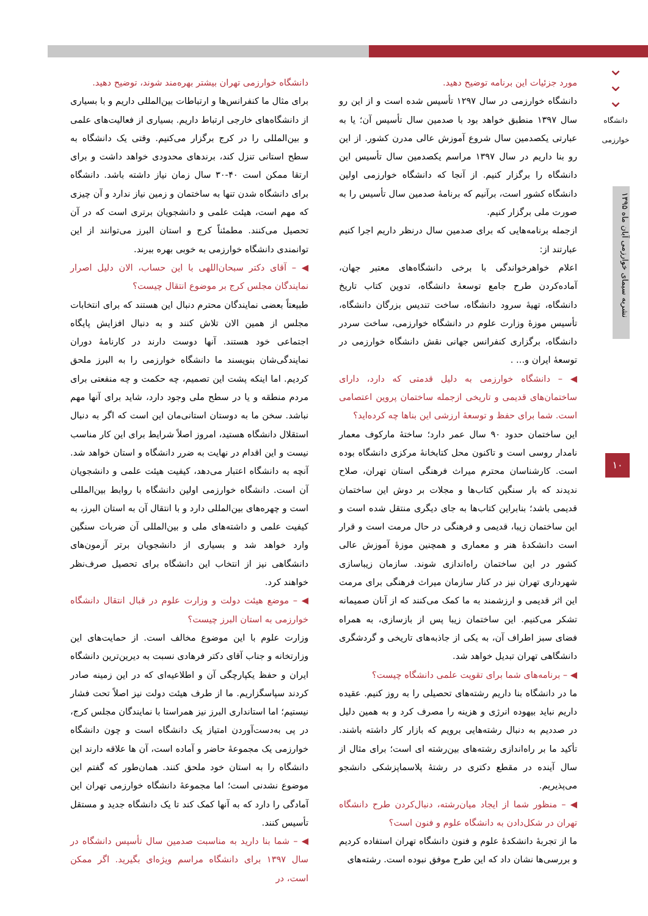⌄
⌄
⌄
دانشگاه خوارزمی
نشریه سیمای خوارزمی آبان ماه ۱۳۹۵
۱۰
دانشگاه خوارزمی تهران بیشتر بهره‌مند شوند، توضیح دهید.
برای مثال ما کنفرانس‌ها و ارتباطات بین‌المللی داریم و با بسیاری از دانشگاه‌های خارجی ارتباط داریم. بسیاری از فعالیت‌های علمی و بین‌المللی را در کرج برگزار می‌کنیم. وقتی یک دانشگاه به سطح استانی تنزل کند، برندهای محدودی خواهد داشت و برای ارتقا ممکن است ۴۰-۳۰ سال زمان نیاز داشته باشد. دانشگاه برای دانشگاه شدن تنها به ساختمان و زمین نیاز ندارد و آن چیزی که مهم است، هیئت علمی و دانشجویان برتری است که در آن تحصیل می‌کنند. مطمئناً کرج و استان البرز می‌توانند از این توانمندی دانشگاه خوارزمی به خوبی بهره ببرند.
◀ – آقای دکتر سبحان‌اللهی با این حساب، الان دلیل اصرار نمایندگان مجلس کرج بر موضوع انتقال چیست؟
طبیعتاً بعضی نمایندگان محترم دنبال این هستند که برای انتخابات مجلس از همین الان تلاش کنند و به دنبال افزایش پایگاه اجتماعی خود هستند. آنها دوست دارند در کارنامهٔ دوران نمایندگی‌شان بنویسند ما دانشگاه خوارزمی را به البرز ملحق کردیم. اما اینکه پشت این تصمیم، چه حکمت و چه منفعتی برای مردم منطقه و یا در سطح ملی وجود دارد، شاید برای آنها مهم نباشد. سخن ما به دوستان استانی‌مان این است که اگر به دنبال استقلال دانشگاه هستید، امروز اصلاً شرایط برای این کار مناسب نیست و این اقدام در نهایت به ضرر دانشگاه و استان خواهد شد. آنچه به دانشگاه اعتبار می‌دهد، کیفیت هیئت علمی و دانشجویان آن است. دانشگاه خوارزمی اولین دانشگاه با روابط بین‌المللی است و چهره‌های بین‌المللی دارد و با انتقال آن به استان البرز، به کیفیت علمی و داشته‌های ملی و بین‌المللی آن ضربات سنگین وارد خواهد شد و بسیاری از دانشجویان برتر آزمون‌های دانشگاهی نیز از انتخاب این دانشگاه برای تحصیل صرف‌نظر خواهند کرد.
◀ – موضع هیئت دولت و وزارت علوم در قبال انتقال دانشگاه خوارزمی به استان البرز چیست؟
وزارت علوم با این موضوع مخالف است. از حمایت‌های این وزارتخانه و جناب آقای دکتر فرهادی نسبت به دیرین‌ترین دانشگاه ایران و حفظ یکپارچگی آن و اطلاعیه‌ای که در این زمینه صادر کردند سپاسگزاریم. ما از طرف هیئت دولت نیز اصلاً تحت فشار نیستیم؛ اما استانداری البرز نیز همراستا با نمایندگان مجلس کرج، در پی به‌دست‌آوردن امتیاز یک دانشگاه است و چون دانشگاه خوارزمی یک مجموعهٔ حاضر و آماده است، آن ها علاقه دارند این دانشگاه را به استان خود ملحق کنند. همان‌طور که گفتم این موضوع نشدنی است؛ اما مجموعهٔ دانشگاه خوارزمی تهران این آمادگی را دارد که به آنها کمک کند تا یک دانشگاه جدید و مستقل تأسیس کنند.
◀ – شما بنا دارید به مناسبت صدمین سال تأسیس دانشگاه در سال ۱۳۹۷ برای دانشگاه مراسم ویژه‌ای بگیرید. اگر ممکن است، در
مورد جزئیات این برنامه توضیح دهید.
دانشگاه خوارزمی در سال ۱۲۹۷ تأسیس شده است و از این رو سال ۱۳۹۷ منطبق خواهد بود با صدمین سال تأسیس آن؛ یا به عبارتی یکصدمین سال شروع آموزش عالی مدرن کشور. از این رو بنا داریم در سال ۱۳۹۷ مراسم یکصدمین سال تأسیس این دانشگاه را برگزار کنیم. از آنجا که دانشگاه خوارزمی اولین دانشگاه کشور است، برآنیم که برنامهٔ صدمین سال تأسیس را به صورت ملی برگزار کنیم.
ازجمله برنامه‌هایی که برای صدمین سال درنظر داریم اجرا کنیم عبارتند از:
اعلام خواهرخواندگی با برخی دانشگاه‌های معتبر جهان، آماده‌کردن طرح جامع توسعهٔ دانشگاه، تدوین کتاب تاریخ دانشگاه، تهیهٔ سرود دانشگاه، ساخت تندیس بزرگان دانشگاه، تأسیس موزهٔ وزارت علوم در دانشگاه خوارزمی، ساخت سردر دانشگاه، برگزاری کنفرانس جهانی نقش دانشگاه خوارزمی در توسعهٔ ایران و... .
◀ – دانشگاه خوارزمی به دلیل قدمتی که دارد، دارای ساختمان‌های قدیمی و تاریخی ازجمله ساختمان پروین اعتصامی است. شما برای حفظ و توسعهٔ ارزشی این بناها چه کرده‌اید؟
این ساختمان حدود ۹۰ سال عمر دارد؛ ساختهٔ مارکوف معمار نامدار روسی است و تاکنون محل کتابخانهٔ مرکزی دانشگاه بوده است. کارشناسان محترم میراث فرهنگی استان تهران، صلاح ندیدند که بار سنگین کتاب‌ها و مجلات بر دوش این ساختمان قدیمی باشد؛ بنابراین کتاب‌ها به جای دیگری منتقل شده است و این ساختمان زیبا، قدیمی و فرهنگی در حال مرمت است و قرار است دانشکدهٔ هنر و معماری و همچنین موزهٔ آموزش عالی کشور در این ساختمان راه‌اندازی شوند. سازمان زیباسازی شهرداری تهران نیز در کنار سازمان میراث فرهنگی برای مرمت این اثر قدیمی و ارزشمند به ما کمک می‌کنند که از آنان صمیمانه تشکر می‌کنیم. این ساختمان زیبا پس از بازسازی، به همراه فضای سبز اطراف آن، به یکی از جاذبه‌های تاریخی و گردشگری دانشگاهی تهران تبدیل خواهد شد.
◀ – برنامه‌های شما برای تقویت علمی دانشگاه چیست؟
ما در دانشگاه بنا داریم رشته‌های تحصیلی را به روز کنیم. عقیده داریم نباید بیهوده انرژی و هزینه را مصرف کرد و به همین دلیل در صددیم به دنبال رشته‌هایی برویم که بازار کار داشته باشند. تأکید ما بر راه‌اندازی رشته‌های بین‌رشته ای است؛ برای مثال از سال آینده در مقطع دکتری در رشتهٔ پلاسماپزشکی دانشجو می‌پذیریم.
◀ – منظور شما از ایجاد میان‌رشته، دنبال‌کردن طرح دانشگاه تهران در شکل‌دادن به دانشگاه علوم و فنون است؟
ما از تجربهٔ دانشکدهٔ علوم و فنون دانشگاه تهران استفاده کردیم و بررسی‌ها نشان داد که این طرح موفق نبوده است. رشته‌های